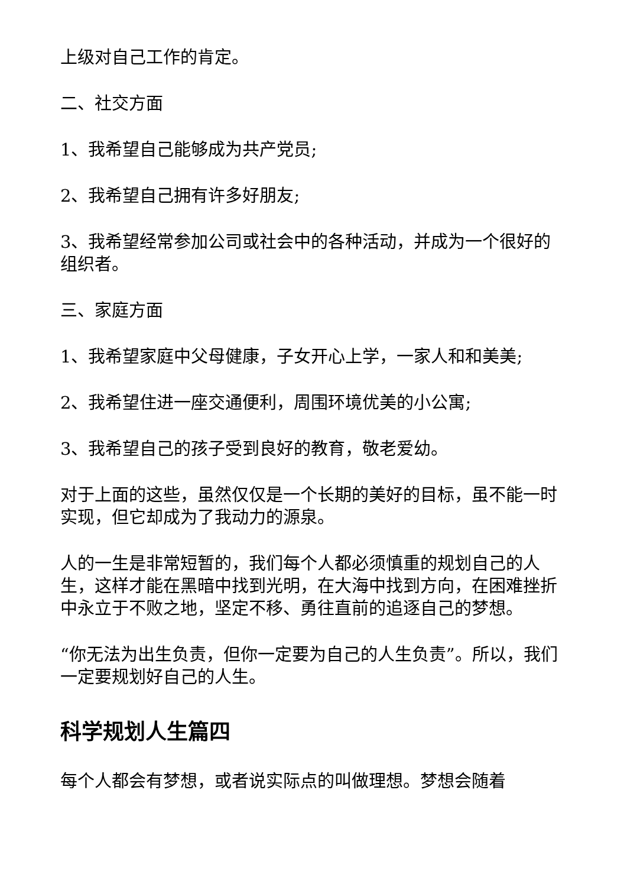上级对自己工作的肯定。
二、社交方面
1、我希望自己能够成为共产党员;
2、我希望自己拥有许多好朋友;
3、我希望经常参加公司或社会中的各种活动，并成为一个很好的组织者。
三、家庭方面
1、我希望家庭中父母健康，子女开心上学，一家人和和美美;
2、我希望住进一座交通便利，周围环境优美的小公寓;
3、我希望自己的孩子受到良好的教育，敬老爱幼。
对于上面的这些，虽然仅仅是一个长期的美好的目标，虽不能一时实现，但它却成为了我动力的源泉。
人的一生是非常短暂的，我们每个人都必须慎重的规划自己的人生，这样才能在黑暗中找到光明，在大海中找到方向，在困难挫折中永立于不败之地，坚定不移、勇往直前的追逐自己的梦想。
“你无法为出生负责，但你一定要为自己的人生负责”。所以，我们一定要规划好自己的人生。
科学规划人生篇四
每个人都会有梦想，或者说实际点的叫做理想。梦想会随着